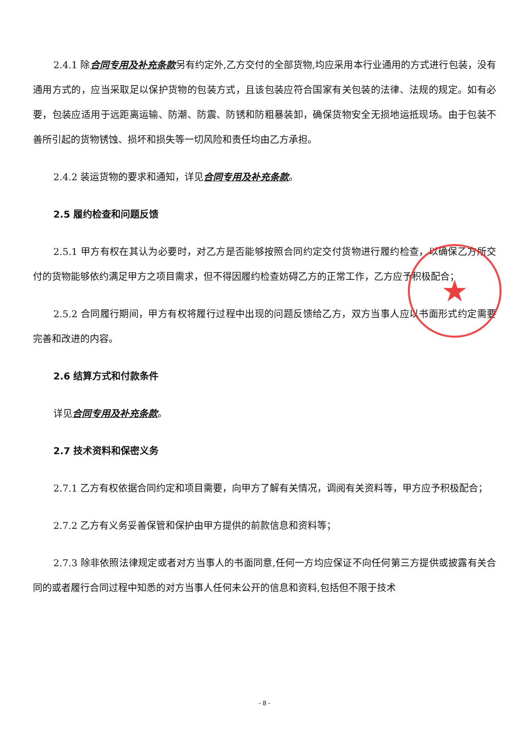★
2.4.1 除合同专用及补充条款另有约定外,乙方交付的全部货物,均应采用本行业通用的方式进行包装，没有通用方式的，应当采取足以保护货物的包装方式，且该包装应符合国家有关包装的法律、法规的规定。如有必要，包装应适用于远距离运输、防潮、防震、防锈和防粗暴装卸，确保货物安全无损地运抵现场。由于包装不善所引起的货物锈蚀、损坏和损失等一切风险和责任均由乙方承担。
2.4.2 装运货物的要求和通知，详见合同专用及补充条款。
2.5 履约检查和问题反馈
2.5.1 甲方有权在其认为必要时，对乙方是否能够按照合同约定交付货物进行履约检查，以确保乙方所交付的货物能够依约满足甲方之项目需求，但不得因履约检查妨碍乙方的正常工作，乙方应予积极配合；
2.5.2 合同履行期间，甲方有权将履行过程中出现的问题反馈给乙方，双方当事人应以书面形式约定需要完善和改进的内容。
2.6 结算方式和付款条件
详见合同专用及补充条款。
2.7 技术资料和保密义务
2.7.1 乙方有权依据合同约定和项目需要，向甲方了解有关情况，调阅有关资料等，甲方应予积极配合；
2.7.2 乙方有义务妥善保管和保护由甲方提供的前款信息和资料等；
2.7.3 除非依照法律规定或者对方当事人的书面同意,任何一方均应保证不向任何第三方提供或披露有关合同的或者履行合同过程中知悉的对方当事人任何未公开的信息和资料,包括但不限于技术
- 8 -